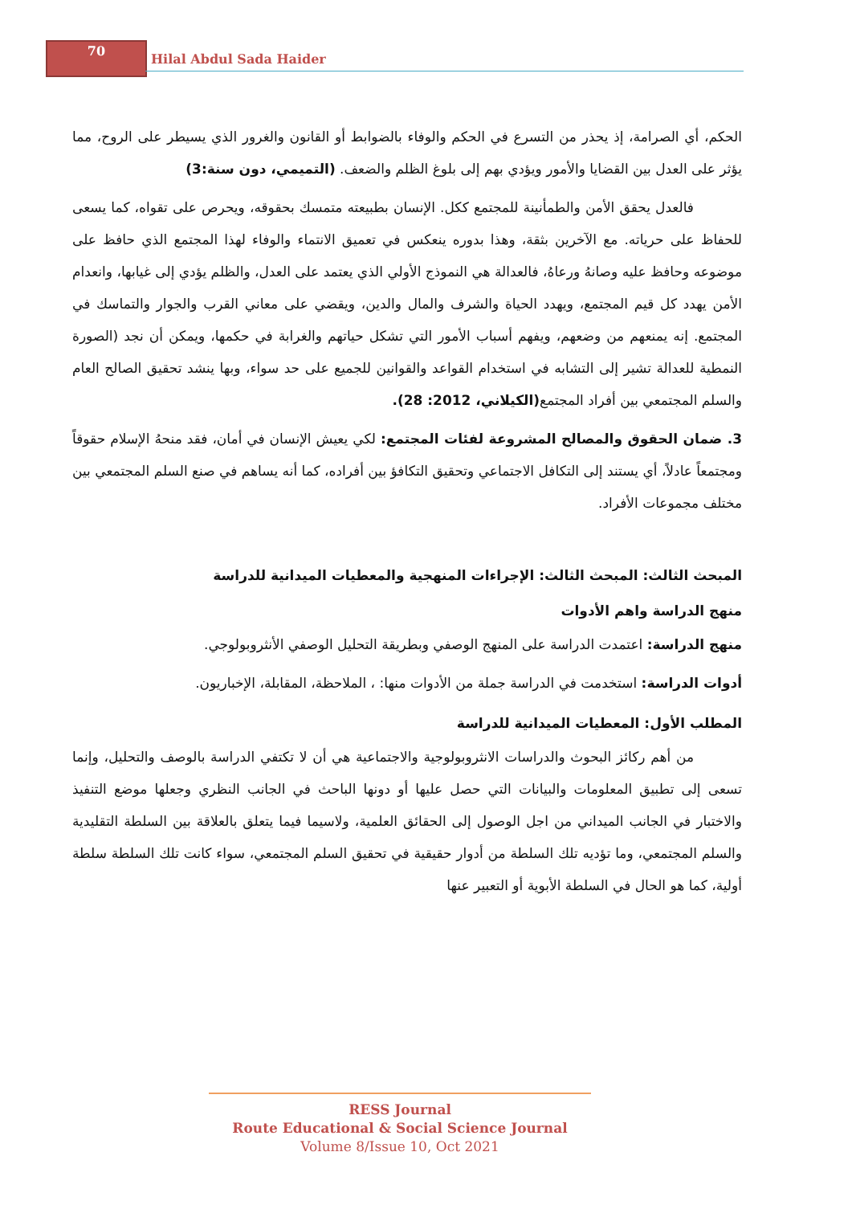70
Hilal Abdul Sada Haider
الحكم، أي الصرامة، إذ يحذر من التسرع في الحكم والوفاء بالضوابط أو القانون والغرور الذي يسيطر على الروح، مما يؤثر على العدل بين القضايا والأمور ويؤدي بهم إلى بلوغ الظلم والضعف. (التميمي، دون سنة:3)
فالعدل يحقق الأمن والطمأنينة للمجتمع ككل. الإنسان بطبيعته متمسك بحقوقه، ويحرص على تقواه، كما يسعى للحفاظ على حرياته. مع الآخرين بثقة، وهذا بدوره ينعكس في تعميق الانتماء والوفاء لهذا المجتمع الذي حافظ على موضوعه وحافظ عليه وصانهُ ورعاهُ، فالعدالة هي النموذج الأولي الذي يعتمد على العدل، والظلم يؤدي إلى غيابها، وانعدام الأمن يهدد كل قيم المجتمع، ويهدد الحياة والشرف والمال والدين، ويقضي على معاني القرب والجوار والتماسك في المجتمع. إنه يمنعهم من وضعهم، ويفهم أسباب الأمور التي تشكل حياتهم والغرابة في حكمها، ويمكن أن نجد (الصورة النمطية للعدالة تشير إلى التشابه في استخدام القواعد والقوانين للجميع على حد سواء، وبها ينشد تحقيق الصالح العام والسلم المجتمعي بين أفراد المجتمع(الكيلاني، 2012: 28).
3. ضمان الحقوق والمصالح المشروعة لفئات المجتمع: لكي يعيش الإنسان في أمان، فقد منحهُ الإسلام حقوقاً ومجتمعاً عادلاً، أي يستند إلى التكافل الاجتماعي وتحقيق التكافؤ بين أفراده، كما أنه يساهم في صنع السلم المجتمعي بين مختلف مجموعات الأفراد.
المبحث الثالث: المبحث الثالث: الإجراءات المنهجية والمعطيات الميدانية للدراسة
منهج الدراسة واهم الأدوات
منهج الدراسة: اعتمدت الدراسة على المنهج الوصفي وبطريقة التحليل الوصفي الأنثروبولوجي.
أدوات الدراسة: استخدمت في الدراسة جملة من الأدوات منها: ، الملاحظة، المقابلة، الإخباريون.
المطلب الأول: المعطيات الميدانية للدراسة
من أهم ركائز البحوث والدراسات الانثروبولوجية والاجتماعية هي أن لا تكتفي الدراسة بالوصف والتحليل، وإنما تسعى إلى تطبيق المعلومات والبيانات التي حصل عليها أو دونها الباحث في الجانب النظري وجعلها موضع التنفيذ والاختبار في الجانب الميداني من اجل الوصول إلى الحقائق العلمية، ولاسيما فيما يتعلق بالعلاقة بين السلطة التقليدية والسلم المجتمعي، وما تؤديه تلك السلطة من أدوار حقيقية في تحقيق السلم المجتمعي، سواء كانت تلك السلطة سلطة أولية، كما هو الحال في السلطة الأبوية أو التعبير عنها
RESS Journal
Route Educational & Social Science Journal
Volume 8/Issue 10, Oct 2021